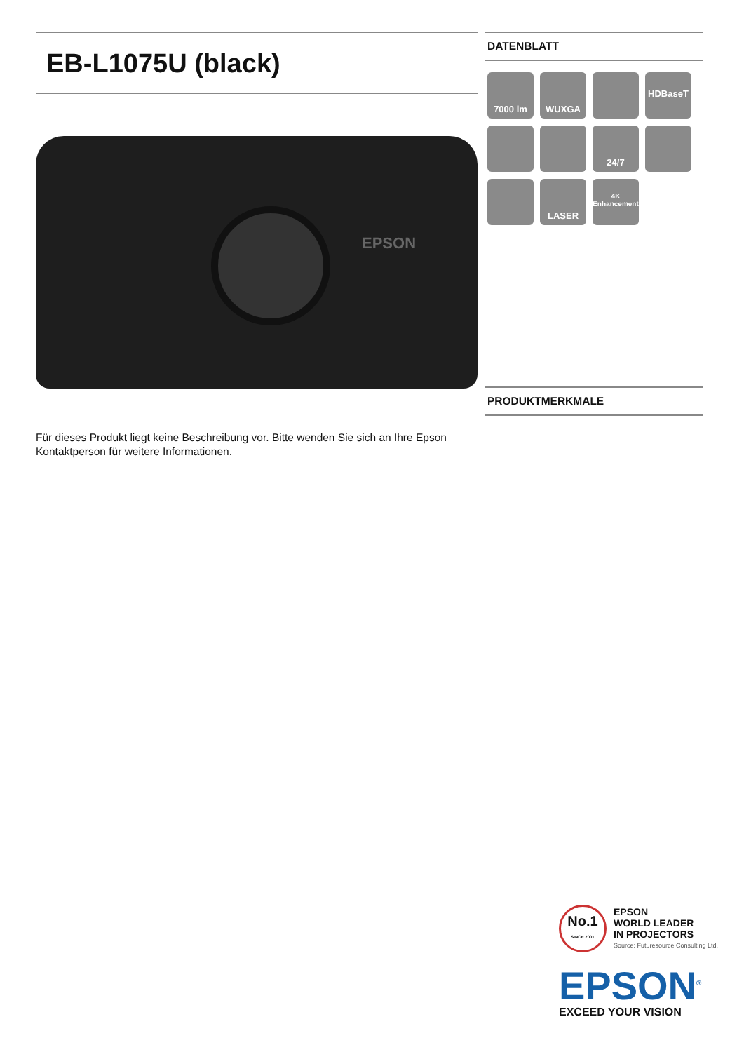EB-L1075U (black)
EPSON
Für dieses Produkt liegt keine Beschreibung vor. Bitte wenden Sie sich an Ihre Epson Kontaktperson für weitere Informationen.
DATENBLATT
7000 lm
WUXGA
HDBaseT
24/7
LASER
4K
Enhancement
PRODUKTMERKMALE
No.1
SINCE 2001
EPSON
WORLD LEADER
IN PROJECTORS
Source: Futuresource Consulting Ltd.
EPSON<sup>®</sup>
EXCEED YOUR VISION